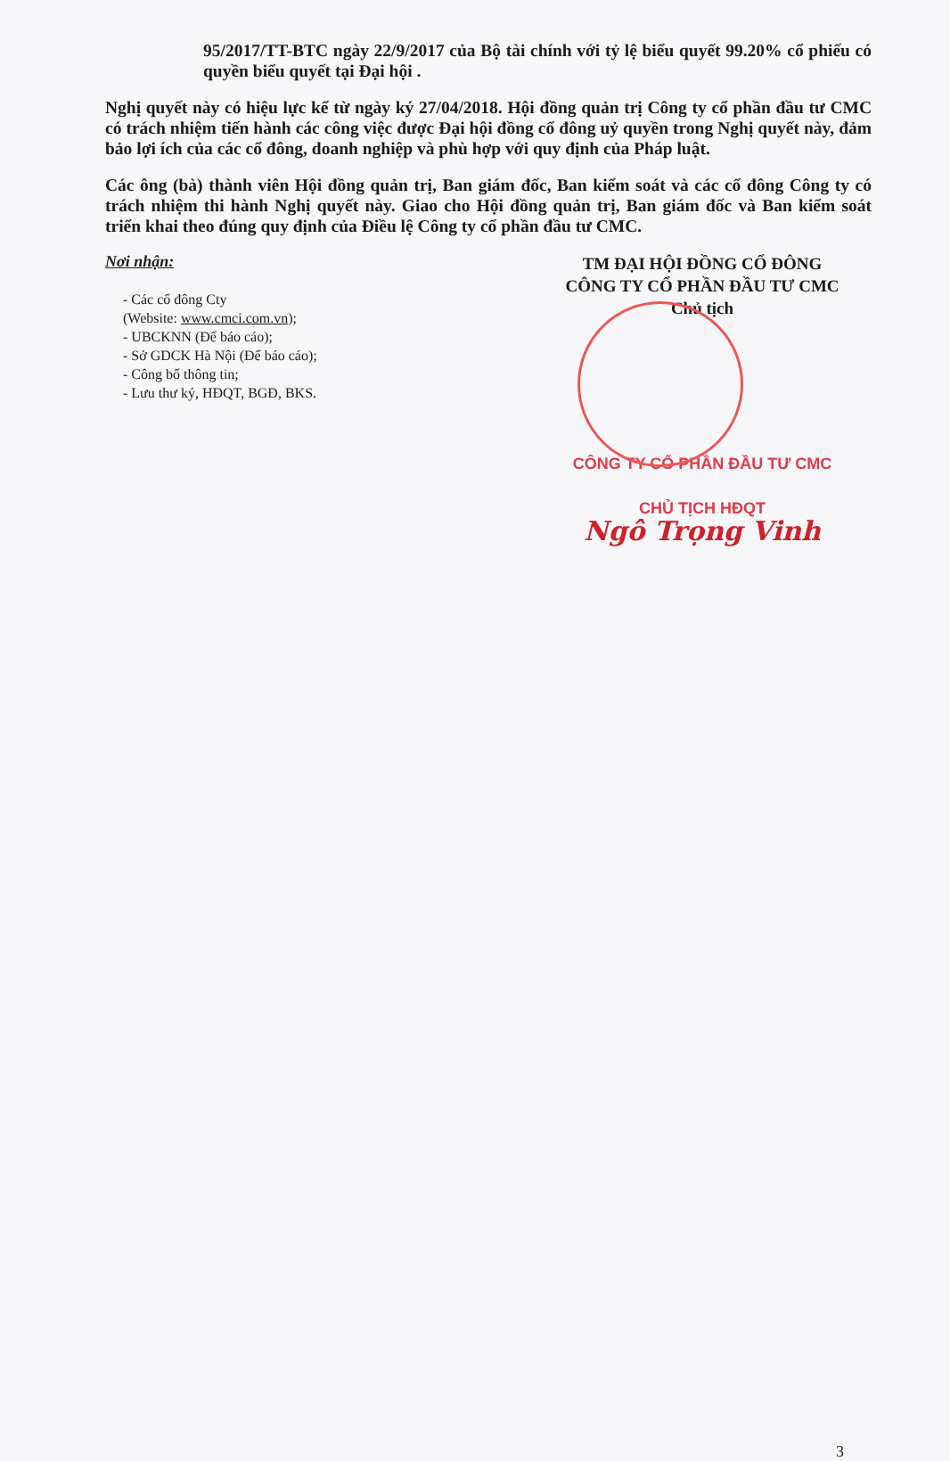95/2017/TT-BTC ngày 22/9/2017 của Bộ tài chính với tỷ lệ biểu quyết 99.20% cổ phiếu có quyền biểu quyết tại Đại hội .
Nghị quyết này có hiệu lực kể từ ngày ký 27/04/2018. Hội đồng quản trị Công ty cổ phần đầu tư CMC có trách nhiệm tiến hành các công việc được Đại hội đồng cổ đông uỷ quyền trong Nghị quyết này, đảm bảo lợi ích của các cổ đông, doanh nghiệp và phù hợp với quy định của Pháp luật.
Các ông (bà) thành viên Hội đồng quản trị, Ban giám đốc, Ban kiểm soát và các cổ đông Công ty có trách nhiệm thi hành Nghị quyết này. Giao cho Hội đồng quản trị, Ban giám đốc và Ban kiểm soát triển khai theo đúng quy định của Điều lệ Công ty cổ phần đầu tư CMC.
Nơi nhận:
- Các cổ đông Cty
(Website: www.cmci.com.vn);
- UBCKNN (Để báo cáo);
- Sở GDCK Hà Nội (Để báo cáo);
- Công bố thông tin;
- Lưu thư ký, HĐQT, BGĐ, BKS.
TM ĐẠI HỘI ĐỒNG CỔ ĐÔNG
CÔNG TY CỔ PHẦN ĐẦU TƯ CMC
Chủ tịch
CÔNG TY CỔ PHẦN ĐẦU TƯ CMC
CHỦ TỊCH HĐQT
Ngô Trọng Vinh
3